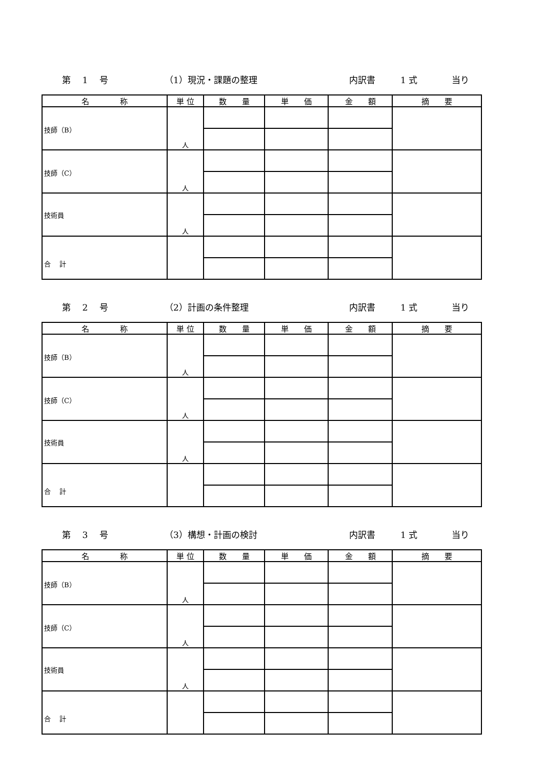第　 1　 号 （1）現況・課題の整理 内訳書 1 式 当り
| 名 称 | 単 位 | 数 量 | 単 価 | 金 額 | 摘 要 |
| --- | --- | --- | --- | --- | --- |
| 技師（B） | 人 | | | | |
| 技師（C） | 人 | | | | |
| 技術員 | 人 | | | | |
| 合 計 | | | | | |
第　 2　 号 （2）計画の条件整理 内訳書 1 式 当り
| 名 称 | 単 位 | 数 量 | 単 価 | 金 額 | 摘 要 |
| --- | --- | --- | --- | --- | --- |
| 技師（B） | 人 | | | | |
| 技師（C） | 人 | | | | |
| 技術員 | 人 | | | | |
| 合 計 | | | | | |
第　 3　 号 （3）構想・計画の検討 内訳書 1 式 当り
| 名 称 | 単 位 | 数 量 | 単 価 | 金 額 | 摘 要 |
| --- | --- | --- | --- | --- | --- |
| 技師（B） | 人 | | | | |
| 技師（C） | 人 | | | | |
| 技術員 | 人 | | | | |
| 合 計 | | | | | |